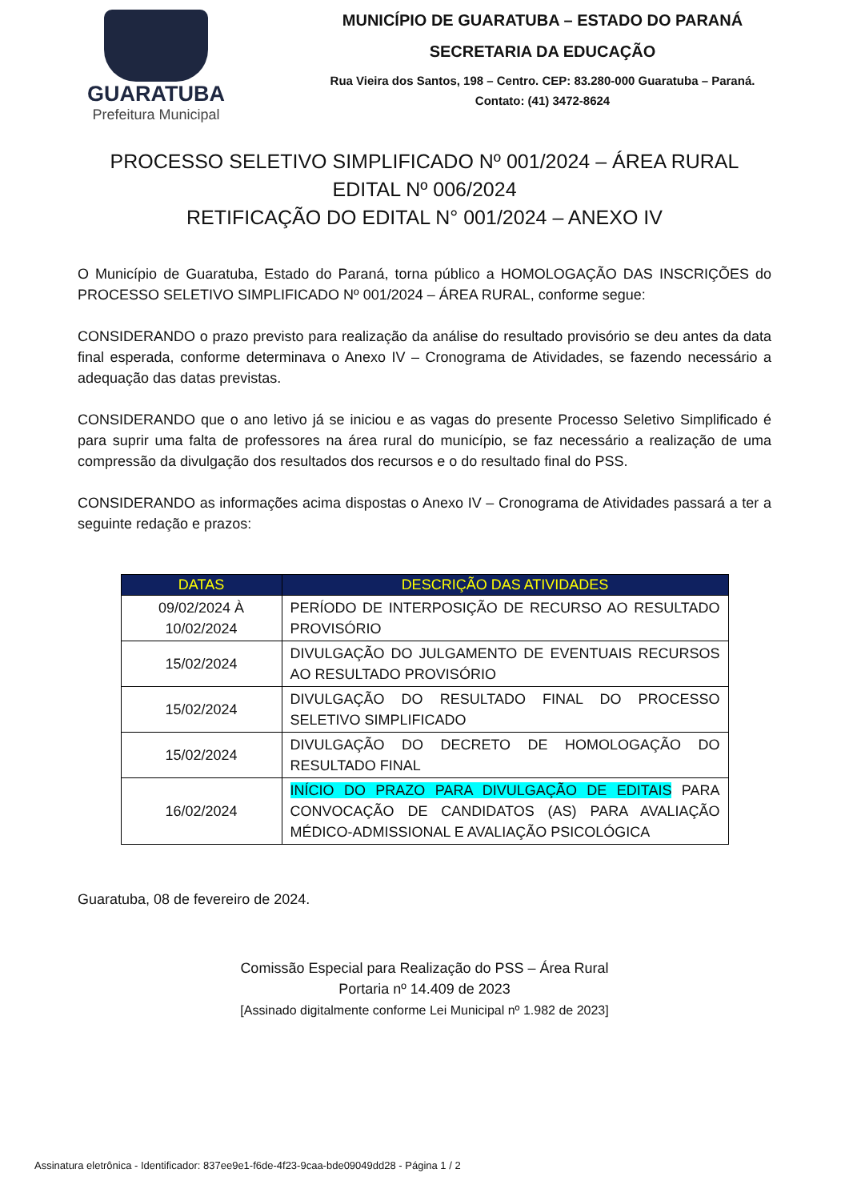GUARATUBA
Prefeitura Municipal
MUNICÍPIO DE GUARATUBA – ESTADO DO PARANÁ
SECRETARIA DA EDUCAÇÃO
Rua Vieira dos Santos, 198 – Centro. CEP: 83.280-000 Guaratuba – Paraná.
Contato: (41) 3472-8624
PROCESSO SELETIVO SIMPLIFICADO Nº 001/2024 – ÁREA RURAL
EDITAL Nº 006/2024
RETIFICAÇÃO DO EDITAL N° 001/2024 – ANEXO IV
O Município de Guaratuba, Estado do Paraná, torna público a HOMOLOGAÇÃO DAS INSCRIÇÕES do PROCESSO SELETIVO SIMPLIFICADO Nº 001/2024 – ÁREA RURAL, conforme segue:
CONSIDERANDO o prazo previsto para realização da análise do resultado provisório se deu antes da data final esperada, conforme determinava o Anexo IV – Cronograma de Atividades, se fazendo necessário a adequação das datas previstas.
CONSIDERANDO que o ano letivo já se iniciou e as vagas do presente Processo Seletivo Simplificado é para suprir uma falta de professores na área rural do município, se faz necessário a realização de uma compressão da divulgação dos resultados dos recursos e o do resultado final do PSS.
CONSIDERANDO as informações acima dispostas o Anexo IV – Cronograma de Atividades passará a ter a seguinte redação e prazos:
| DATAS | DESCRIÇÃO DAS ATIVIDADES |
| --- | --- |
| 09/02/2024 À 10/02/2024 | PERÍODO DE INTERPOSIÇÃO DE RECURSO AO RESULTADO PROVISÓRIO |
| 15/02/2024 | DIVULGAÇÃO DO JULGAMENTO DE EVENTUAIS RECURSOS AO RESULTADO PROVISÓRIO |
| 15/02/2024 | DIVULGAÇÃO DO RESULTADO FINAL DO PROCESSO SELETIVO SIMPLIFICADO |
| 15/02/2024 | DIVULGAÇÃO DO DECRETO DE HOMOLOGAÇÃO DO RESULTADO FINAL |
| 16/02/2024 | INÍCIO DO PRAZO PARA DIVULGAÇÃO DE EDITAIS PARA CONVOCAÇÃO DE CANDIDATOS (AS) PARA AVALIAÇÃO MÉDICO-ADMISSIONAL E AVALIAÇÃO PSICOLÓGICA |
Guaratuba, 08 de fevereiro de 2024.
Comissão Especial para Realização do PSS – Área Rural
Portaria nº 14.409 de 2023
[Assinado digitalmente conforme Lei Municipal nº 1.982 de 2023]
Assinatura eletrônica - Identificador: 837ee9e1-f6de-4f23-9caa-bde09049dd28 - Página 1 / 2